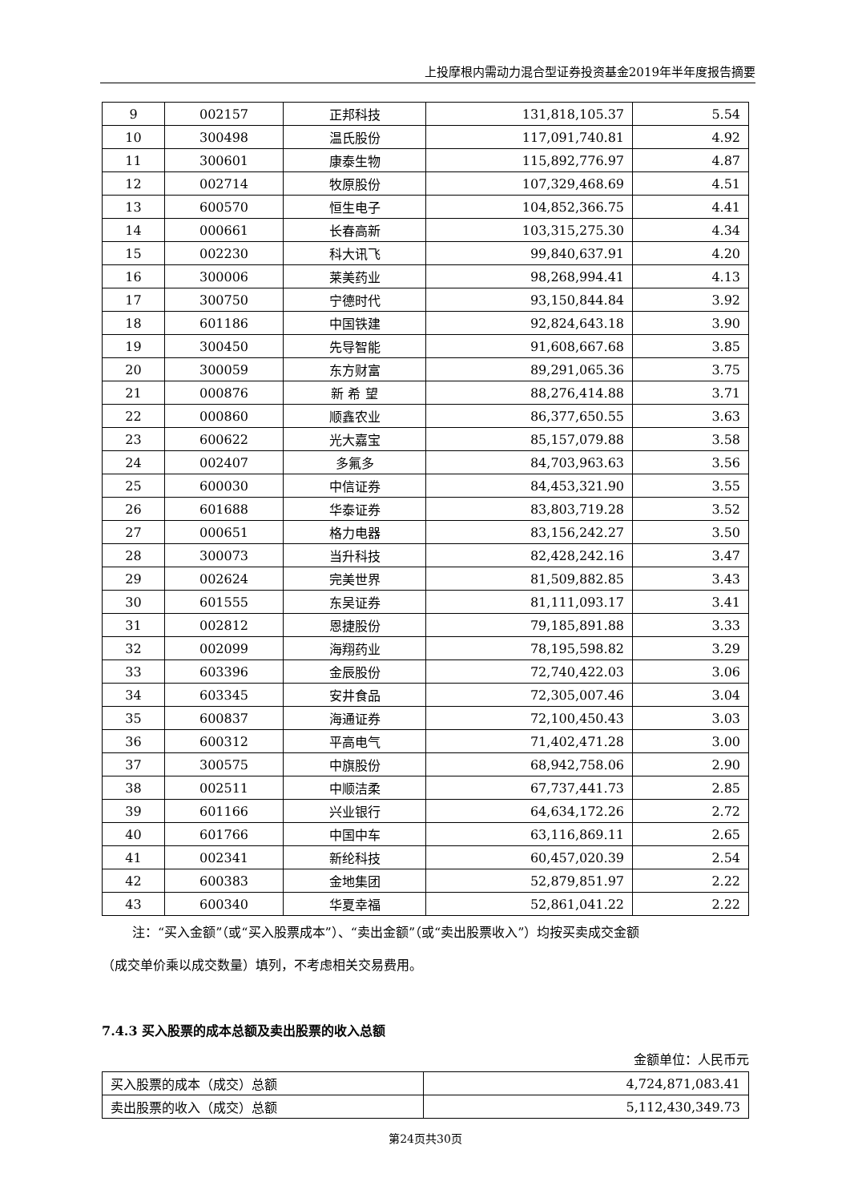上投摩根内需动力混合型证券投资基金2019年半年度报告摘要
| 9 | 002157 | 正邦科技 | 131,818,105.37 | 5.54 |
| 10 | 300498 | 温氏股份 | 117,091,740.81 | 4.92 |
| 11 | 300601 | 康泰生物 | 115,892,776.97 | 4.87 |
| 12 | 002714 | 牧原股份 | 107,329,468.69 | 4.51 |
| 13 | 600570 | 恒生电子 | 104,852,366.75 | 4.41 |
| 14 | 000661 | 长春高新 | 103,315,275.30 | 4.34 |
| 15 | 002230 | 科大讯飞 | 99,840,637.91 | 4.20 |
| 16 | 300006 | 莱美药业 | 98,268,994.41 | 4.13 |
| 17 | 300750 | 宁德时代 | 93,150,844.84 | 3.92 |
| 18 | 601186 | 中国铁建 | 92,824,643.18 | 3.90 |
| 19 | 300450 | 先导智能 | 91,608,667.68 | 3.85 |
| 20 | 300059 | 东方财富 | 89,291,065.36 | 3.75 |
| 21 | 000876 | 新 希 望 | 88,276,414.88 | 3.71 |
| 22 | 000860 | 顺鑫农业 | 86,377,650.55 | 3.63 |
| 23 | 600622 | 光大嘉宝 | 85,157,079.88 | 3.58 |
| 24 | 002407 | 多氟多 | 84,703,963.63 | 3.56 |
| 25 | 600030 | 中信证券 | 84,453,321.90 | 3.55 |
| 26 | 601688 | 华泰证券 | 83,803,719.28 | 3.52 |
| 27 | 000651 | 格力电器 | 83,156,242.27 | 3.50 |
| 28 | 300073 | 当升科技 | 82,428,242.16 | 3.47 |
| 29 | 002624 | 完美世界 | 81,509,882.85 | 3.43 |
| 30 | 601555 | 东吴证券 | 81,111,093.17 | 3.41 |
| 31 | 002812 | 恩捷股份 | 79,185,891.88 | 3.33 |
| 32 | 002099 | 海翔药业 | 78,195,598.82 | 3.29 |
| 33 | 603396 | 金辰股份 | 72,740,422.03 | 3.06 |
| 34 | 603345 | 安井食品 | 72,305,007.46 | 3.04 |
| 35 | 600837 | 海通证券 | 72,100,450.43 | 3.03 |
| 36 | 600312 | 平高电气 | 71,402,471.28 | 3.00 |
| 37 | 300575 | 中旗股份 | 68,942,758.06 | 2.90 |
| 38 | 002511 | 中顺洁柔 | 67,737,441.73 | 2.85 |
| 39 | 601166 | 兴业银行 | 64,634,172.26 | 2.72 |
| 40 | 601766 | 中国中车 | 63,116,869.11 | 2.65 |
| 41 | 002341 | 新纶科技 | 60,457,020.39 | 2.54 |
| 42 | 600383 | 金地集团 | 52,879,851.97 | 2.22 |
| 43 | 600340 | 华夏幸福 | 52,861,041.22 | 2.22 |
注：“买入金额”（或“买入股票成本”）、“卖出金额”（或“卖出股票收入”）均按买卖成交金额
（成交单价乘以成交数量）填列，不考虑相关交易费用。
7.4.3 买入股票的成本总额及卖出股票的收入总额
金额单位：人民币元
| 买入股票的成本（成交）总额 | 4,724,871,083.41 |
| 卖出股票的收入（成交）总额 | 5,112,430,349.73 |
第24页共30页